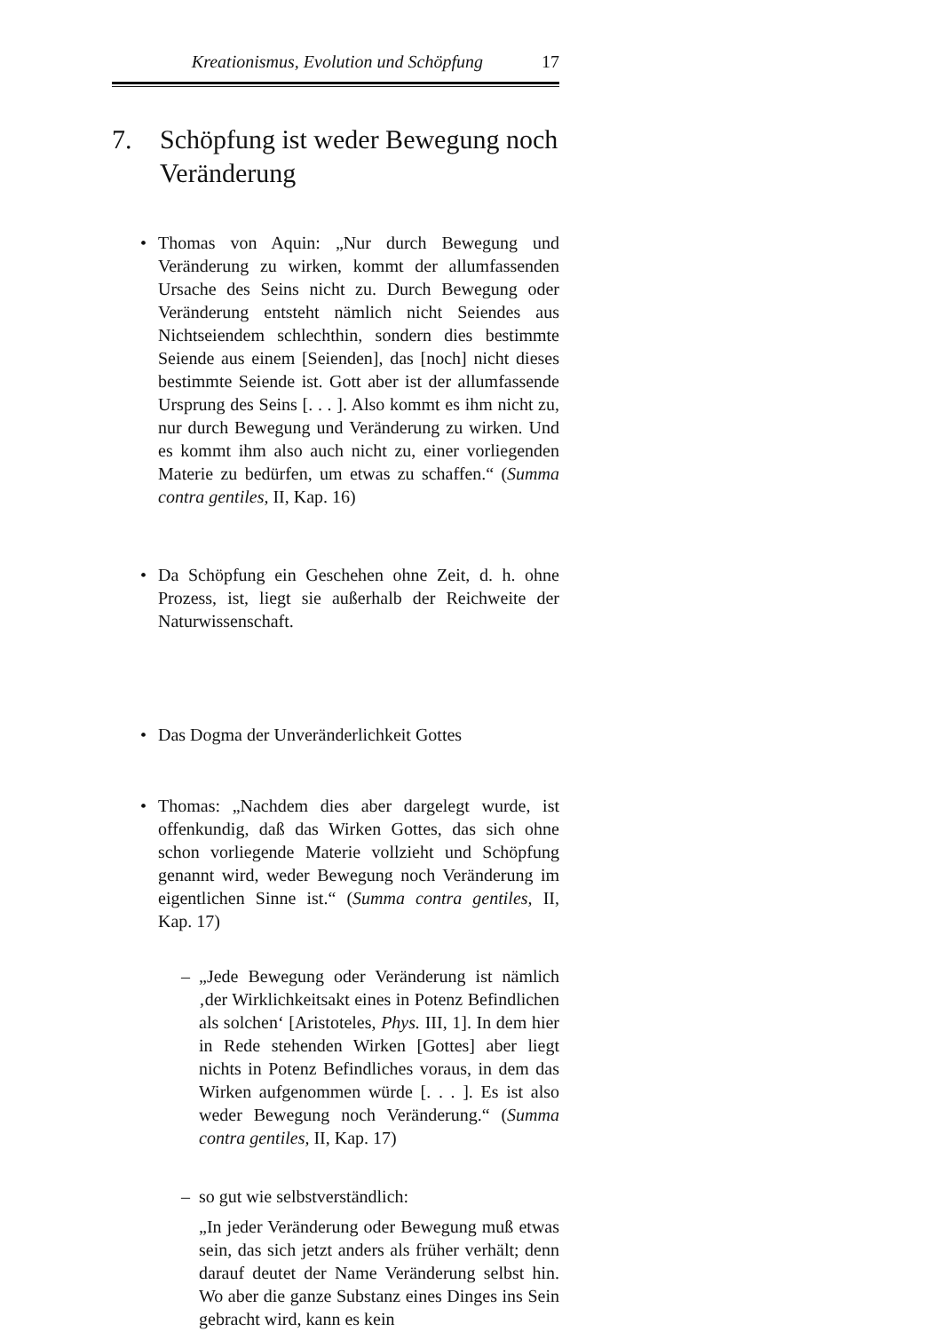Kreationismus, Evolution und Schöpfung 17
7. Schöpfung ist weder Bewegung noch Veränderung
• Thomas von Aquin: „Nur durch Bewegung und Veränderung zu wirken, kommt der allumfassenden Ursache des Seins nicht zu. Durch Bewegung oder Veränderung entsteht nämlich nicht Seiendes aus Nichtseiendem schlechthin, sondern dies bestimmte Seiende aus einem [Seienden], das [noch] nicht dieses bestimmte Seiende ist. Gott aber ist der allumfassende Ursprung des Seins [. . . ]. Also kommt es ihm nicht zu, nur durch Bewegung und Veränderung zu wirken. Und es kommt ihm also auch nicht zu, einer vorliegenden Materie zu bedürfen, um etwas zu schaffen.“ (Summa contra gentiles, II, Kap. 16)
• Da Schöpfung ein Geschehen ohne Zeit, d. h. ohne Prozess, ist, liegt sie außerhalb der Reichweite der Naturwissenschaft.
• Das Dogma der Unveränderlichkeit Gottes
• Thomas: „Nachdem dies aber dargelegt wurde, ist offenkundig, daß das Wirken Gottes, das sich ohne schon vorliegende Materie vollzieht und Schöpfung genannt wird, weder Bewegung noch Veränderung im eigentlichen Sinne ist.“ (Summa contra gentiles, II, Kap. 17)
– „Jede Bewegung oder Veränderung ist nämlich ‚der Wirklichkeitsakt eines in Potenz Befindlichen als solchen‘ [Aristoteles, Phys. III, 1]. In dem hier in Rede stehenden Wirken [Gottes] aber liegt nichts in Potenz Befindliches voraus, in dem das Wirken aufgenommen würde [. . . ]. Es ist also weder Bewegung noch Veränderung.“ (Summa contra gentiles, II, Kap. 17)
– so gut wie selbstverständlich:
„In jeder Veränderung oder Bewegung muß etwas sein, das sich jetzt anders als früher verhält; denn darauf deutet der Name Veränderung selbst hin. Wo aber die ganze Substanz eines Dinges ins Sein gebracht wird, kann es kein